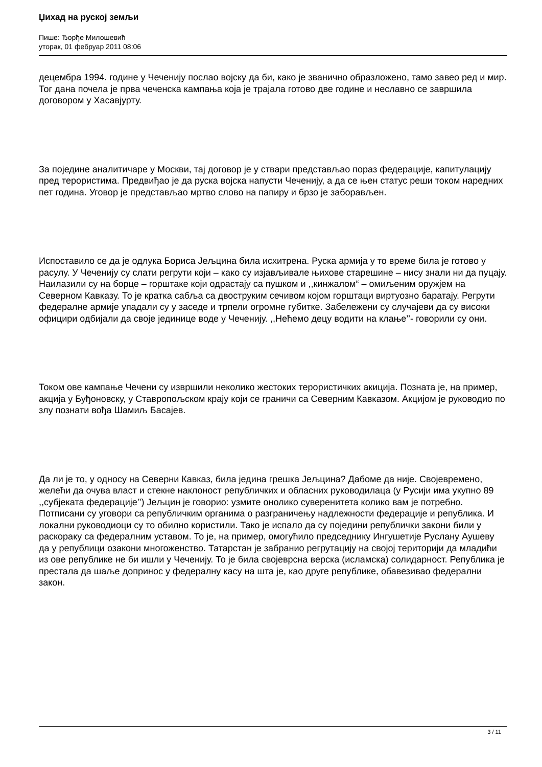Џихад на руској земљи
Пише: Ђорђе Милошевић
уторак, 01 фебруар 2011 08:06
децембра 1994. године у Чеченију послао војску да би, како је званично образложено, тамо завео ред и мир. Тог дана почела је прва чеченска кампања која је трајала готово две године и неславно се завршила договором у Хасавјурту.
За поједине аналитичаре у Москви, тај договор је у ствари представљао пораз федерације, капитулацију пред терористима. Предвиђао је да руска војска напусти Чеченију, а да се њен статус реши током наредних пет година. Уговор је представљао мртво слово на папиру и брзо је заборављен.
Испоставило се да је одлука Бориса Јељцина била исхитрена. Руска армија у то време била је готово у расулу. У Чеченију су слати регрути који – како су изјављивале њихове старешине – нису знали ни да пуцају. Наилазили су на борце – горштаке који одрастају са пушком и ,,кинжалом“ – омиљеним оружјем на Северном Кавказу. То је кратка сабља са двоструким сечивом којом горштаци виртуозно баратају. Регрути федералне армије упадали су у заседе и трпели огромне губитке. Забележени су случајеви да су високи официри одбијали да своје јединице воде у Чеченију. ,,Нећемо децу водити на клање’’- говорили су они.
Током ове кампање Чечени су извршили неколико жестоких терористичких акиција. Позната је, на пример, акција у Буђоновску, у Ставропољском крају који се граничи са Северним Кавказом. Акцијом је руководио по злу познати вођа Шамиљ Басајев.
Да ли је то, у односу на Северни Кавказ, била једина грешка Јељцина? Дабоме да није. Својевремено, желећи да очува власт и стекне наклоност републичких и обласних руководилаца (у Русији има укупно 89 ,,субјеката федерације’’) Јељцин је говорио: узмите онолико суверенитета колико вам је потребно. Потписани су уговори са републичким органима о разграничењу надлежности федерације и република. И локални руководиоци су то обилно користили. Тако је испало да су поједини републички закони били у раскораку са федералним уставом. То је, на пример, омогућило председнику Ингушетије Руслану Аушеву да у републици озакони многоженство. Татарстан је забранио регрутацију на својој територији да младићи из ове републике не би ишли у Чеченију. То је била својеврсна верска (исламска) солидарност. Република је престала да шаље допринос у федералну касу на шта је, као друге републике, обавезивао федерални закон.
3 / 11